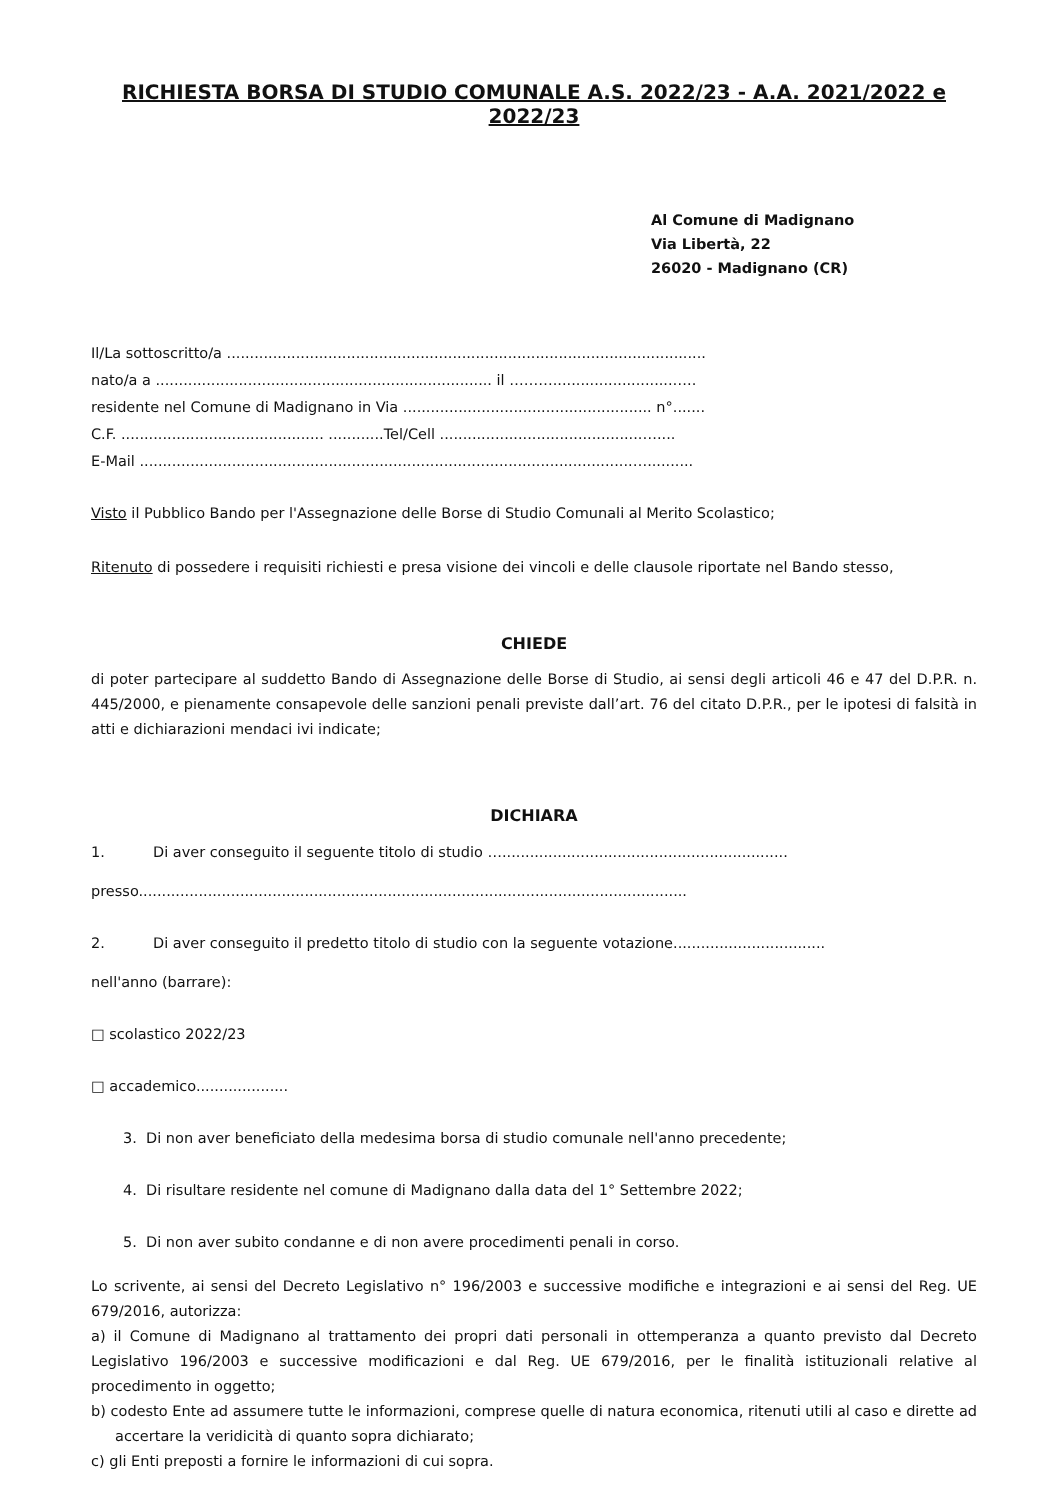RICHIESTA BORSA DI STUDIO COMUNALE A.S. 2022/23 - A.A. 2021/2022 e 2022/23
Al Comune di Madignano
Via Libertà, 22
26020 - Madignano (CR)
Il/La sottoscritto/a ........................................................................................................
nato/a a ......................................................................... il ………..........................…..
residente nel Comune di Madignano in Via ...................................................... n°.......
C.F. ............................................ ............Tel/Cell ............................................…....
E-Mail ...........................................................................................................…..........
Visto il Pubblico Bando per l'Assegnazione delle Borse di Studio Comunali al Merito Scolastico;
Ritenuto di possedere i requisiti richiesti e presa visione dei vincoli e delle clausole riportate nel Bando stesso,
CHIEDE
di poter partecipare al suddetto Bando di Assegnazione delle Borse di Studio, ai sensi degli articoli 46 e 47 del D.P.R. n. 445/2000, e pienamente consapevole delle sanzioni penali previste dall’art. 76 del citato D.P.R., per le ipotesi di falsità in atti e dichiarazioni mendaci ivi indicate;
DICHIARA
1. Di aver conseguito il seguente titolo di studio …..............................................................
presso.......................................................................................................................
2. Di aver conseguito il predetto titolo di studio con la seguente votazione.................................
nell'anno (barrare):
□ scolastico 2022/23
□ accademico....................
3. Di non aver beneficiato della medesima borsa di studio comunale nell'anno precedente;
4. Di risultare residente nel comune di Madignano dalla data del 1° Settembre 2022;
5. Di non aver subito condanne e di non avere procedimenti penali in corso.
Lo scrivente, ai sensi del Decreto Legislativo n° 196/2003 e successive modifiche e integrazioni e ai sensi del Reg. UE 679/2016, autorizza:
a) il Comune di Madignano al trattamento dei propri dati personali in ottemperanza a quanto previsto dal Decreto Legislativo 196/2003 e successive modificazioni e dal Reg. UE 679/2016, per le finalità istituzionali relative al procedimento in oggetto;
b) codesto Ente ad assumere tutte le informazioni, comprese quelle di natura economica, ritenuti utili al caso e dirette ad accertare la veridicità di quanto sopra dichiarato;
c) gli Enti preposti a fornire le informazioni di cui sopra.